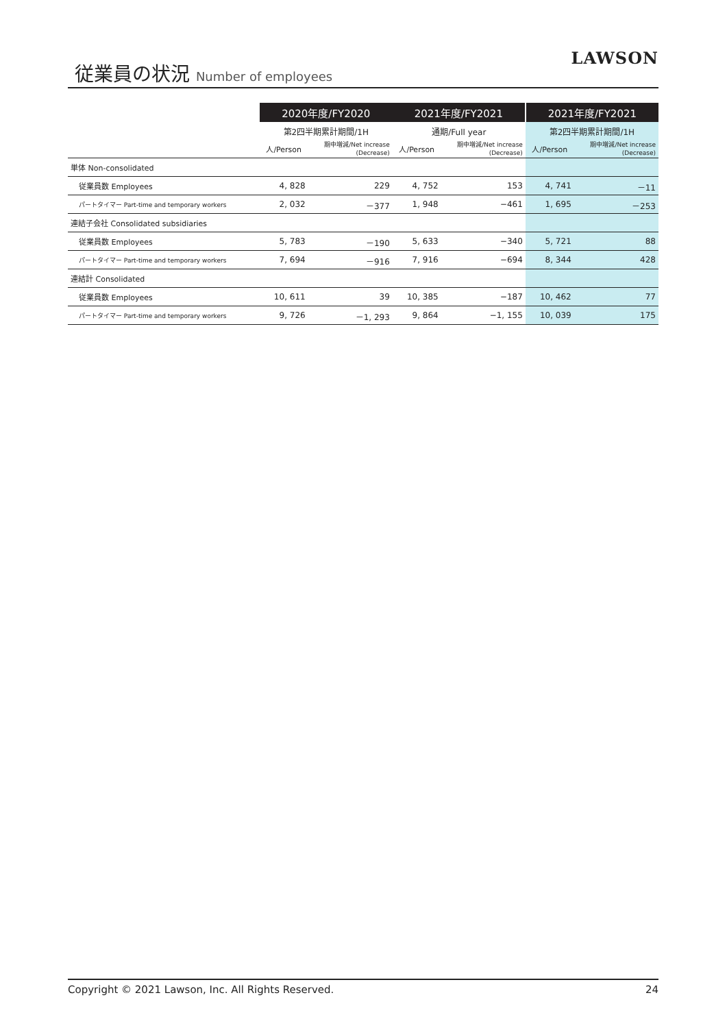従業員の状況 Number of employees
LAWSON
| | 2020年度/FY2020 | | 2021年度/FY2021 | | 2021年度/FY2021 | |
| --- | --- | --- | --- | --- | --- | --- |
| | 第2四半期累計期間/1H | | 通期/Full year | | 第2四半期累計期間/1H | |
| | 人/Person | 期中増減/Net increase (Decrease) | 人/Person | 期中増減/Net increase (Decrease) | 人/Person | 期中増減/Net increase (Decrease) |
| 単体 Non-consolidated | | | | | | |
| 従業員数 Employees | 4, 828 | 229 | 4, 752 | 153 | 4, 741 | －11 |
| パートタイマー Part-time and temporary workers | 2, 032 | －377 | 1, 948 | −461 | 1, 695 | －253 |
| 連結子会社 Consolidated subsidiaries | | | | | | |
| 従業員数 Employees | 5, 783 | －190 | 5, 633 | −340 | 5, 721 | 88 |
| パートタイマー Part-time and temporary workers | 7, 694 | －916 | 7, 916 | −694 | 8, 344 | 428 |
| 連結計 Consolidated | | | | | | |
| 従業員数 Employees | 10, 611 | 39 | 10, 385 | −187 | 10, 462 | 77 |
| パートタイマー Part-time and temporary workers | 9, 726 | －1, 293 | 9, 864 | −1, 155 | 10, 039 | 175 |
Copyright © 2021 Lawson, Inc. All Rights Reserved. 24